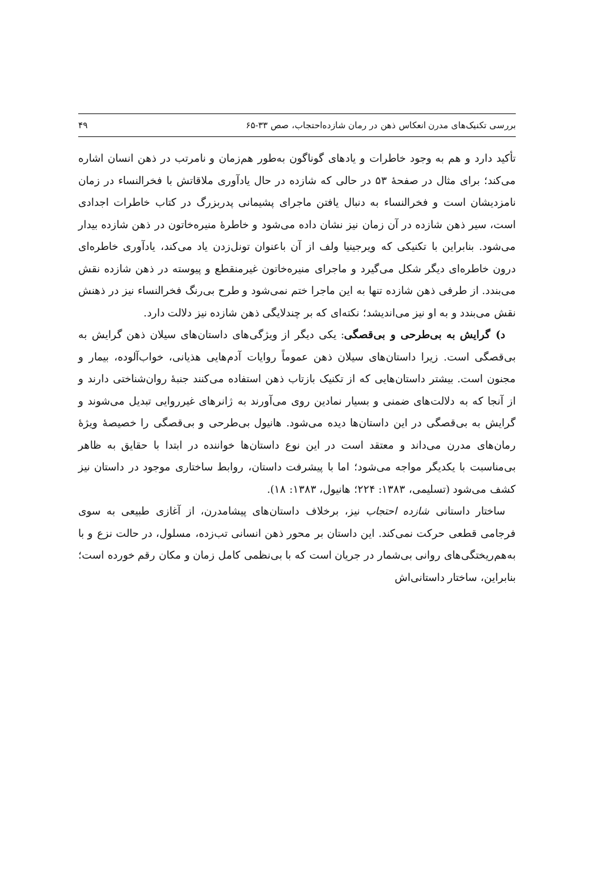بررسی تکنیک‌های مدرن انعکاس ذهن در رمان شازده‌احتجاب، صص ۳۳-۶۵ ۴۹
تأکید دارد و هم به وجود خاطرات و یادهای گوناگون به‌طور هم‌زمان و نامرتب در ذهن انسان اشاره می‌کند؛ برای مثال در صفحهٔ ۵۳ در حالی که شازده در حال یادآوری ملاقاتش با فخرالنساء در زمان نامزدیشان است و فخرالنساء به دنبال یافتن ماجرای پشیمانی پدربزرگ در کتاب خاطرات اجدادی است، سیر ذهن شازده در آن زمان نیز نشان داده می‌شود و خاطرهٔ منیره‌خاتون در ذهن شازده بیدار می‌شود. بنابراین با تکنیکی که ویرجینیا ولف از آن باعنوان تونل‌زدن یاد می‌کند، یادآوری خاطره‌ای درون خاطره‌ای دیگر شکل می‌گیرد و ماجرای منیره‌خاتون غیرمنقطع و پیوسته در ذهن شازده نقش می‌بندد. از طرفی ذهن شازده تنها به این ماجرا ختم نمی‌شود و طرح بی‌رنگ فخرالنساء نیز در ذهنش نقش می‌بندد و به او نیز می‌اندیشد؛ نکته‌ای که بر چندلایگی ذهن شازده نیز دلالت دارد.
د) گرایش به بی‌طرحی و بی‌قصگی: یکی دیگر از ویژگی‌های داستان‌های سیلان ذهن گرایش به بی‌قصگی است. زیرا داستان‌های سیلان ذهن عموماً روایات آدم‌هایی هذیانی، خواب‌آلوده، بیمار و مجنون است. بیشتر داستان‌هایی که از تکنیک بازتاب ذهن استفاده می‌کنند جنبهٔ روان‌شناختی دارند و از آنجا که به دلالت‌های ضمنی و بسیار نمادین روی می‌آورند به ژانرهای غیرروایی تبدیل می‌شوند و گرایش به بی‌قصگی در این داستان‌ها دیده می‌شود. هانیول بی‌طرحی و بی‌قصگی را خصیصهٔ ویژهٔ رمان‌های مدرن می‌داند و معتقد است در این نوع داستان‌ها خواننده در ابتدا با حقایق به ظاهر بی‌مناسبت با یکدیگر مواجه می‌شود؛ اما با پیشرفت داستان، روابط ساختاری موجود در داستان نیز کشف می‌شود (تسلیمی، ۱۳۸۳: ۲۲۴؛ هانیول، ۱۳۸۳: ۱۸).
ساختار داستانی شازده احتجاب نیز، برخلاف داستان‌های پیشامدرن، از آغازی طبیعی به سوی فرجامی قطعی حرکت نمی‌کند. این داستان بر محور ذهن انسانی تب‌زده، مسلول، در حالت نزع و با به‌هم‌ریختگی‌های روانی بی‌شمار در جریان است که با بی‌نظمی کامل زمان و مکان رقم خورده است؛ بنابراین، ساختار داستانی‌اش